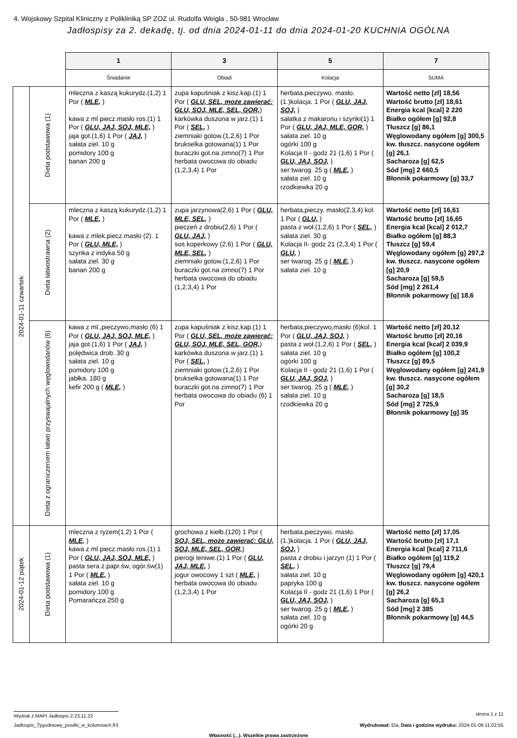4. Wojskowy Szpital Kliniczny z Polikliniką SP ZOZ ul. Rudolfa Weigla , 50-981 Wrocław
Jadłospisy za 2. dekadę, tj. od dnia 2024-01-11 do dnia 2024-01-20 KUCHNIA OGÓLNA
| | | 1 | 3 | 5 | 7 |
| | | Śniadanie | Obiad | Kolacja | SUMA |
| 2024-01-11 czwartek | Dieta podstawowa (1) | mleczna z kaszą kukurydz.(1,2) 1 Por ( MLE, ) kawa z ml piecz.masło ros.(1) 1 Por ( GLU, JAJ, SOJ, MLE, ) jaja got.(1,6) 1 Por ( JAJ, ) sałata ziel. 10 g pomidory 100 g banan 200 g | zupa kapuśniak z kisz.kap.(1) 1 Por ( GLU, SEL, może zawierać: GLU, SOJ, MLE, SEL, GOR, ) karkówka duszona w jarz.(1) 1 Por ( SEL, ) ziemniaki gotow.(1,2,6) 1 Por brukselka gotowana(1) 1 Por buraczki got.na zimno(7) 1 Por herbata owocowa do obiadu (1,2,3,4) 1 Por | herbata.pieczywo. masło.(1.)kolacja. 1 Por ( GLU, JAJ, SOJ, ) sałatka z makaronu i szynki(1) 1 Por ( GLU, JAJ, MLE, GOR, ) sałata ziel. 10 g ogórki 100 g Kolacja II - godz 21 (1,6) 1 Por ( GLU, JAJ, SOJ, ) ser twarog. 25 g ( MLE, ) sałata ziel. 10 g rzodkiewka 20 g | Wartość netto [zł] 18,56 Wartość brutto [zł] 18,61 Energia kcal [kcal] 2 220 Białko ogółem [g] 92,8 Tłuszcz [g] 86,1 Węglowodany ogółem [g] 300,5 kw. tłuszcz. nasycone ogółem [g] 26,1 Sacharoza [g] 62,5 Sód [mg] 2 660,5 Błonnik pokarmowy [g] 33,7 |
| | Dieta łatwostrawna (2) | mleczna z kaszą kukurydz.(1,2) 1 Por ( MLE, ) kawa z mlek.piecz.masło (2). 1 Por ( GLU, MLE, ) szynka z indyka 50 g sałata ziel. 30 g banan 200 g | zupa jarzynowa(2,6) 1 Por ( GLU, MLE, SEL, ) pieczeń z drobiu(2,6) 1 Por ( GLU, JAJ, ) sos koperkowy (2,6) 1 Por ( GLU, MLE, SEL, ) ziemniaki gotow.(1,2,6) 1 Por buraczki got.na zimno(7) 1 Por herbata owocowa do obiadu (1,2,3,4) 1 Por | herbata,pieczy. masło(2,3,4) kol. 1 Por ( GLU, ) pasta z woł.(1,2,6) 1 Por ( SEL, ) sałata ziel. 30 g Kolacja II- godz 21 (2,3,4) 1 Por ( GLU, ) ser twarog. 25 g ( MLE, ) sałata ziel. 10 g | Wartość netto [zł] 16,61 Wartość brutto [zł] 16,65 Energia kcal [kcal] 2 012,7 Białko ogółem [g] 88,3 Tłuszcz [g] 59,4 Węglowodany ogółem [g] 297,2 kw. tłuszcz. nasycone ogółem [g] 20,9 Sacharoza [g] 59,5 Sód [mg] 2 261,4 Błonnik pokarmowy [g] 18,6 |
| | Dieta z ograniczeniem łatwo przyswajalnych węglowodanów (6) | kawa z ml.,pieczywo,masło (6) 1 Por ( GLU, JAJ, SOJ, MLE, ) jaja got.(1,6) 1 Por ( JAJ, ) polędwica drob. 30 g sałata ziel. 10 g pomidory 100 g jabłka. 180 g kefir 200 g ( MLE, ) | zupa kapuśniak z kisz.kap.(1) 1 Por ( GLU, SEL, może zawierać: GLU, SOJ, MLE, SEL, GOR, ) karkówka duszona w jarz.(1) 1 Por ( SEL, ) ziemniaki gotow.(1,2,6) 1 Por brukselka gotowana(1) 1 Por buraczki got.na zimno(7) 1 Por herbata owocowa do obiadu (6) 1 Por | herbata,pieczywo,masło (6)kol. 1 Por ( GLU, JAJ, SOJ, ) pasta z woł.(1,2,6) 1 Por ( SEL, ) sałata ziel. 10 g ogórki 100 g Kolacja II - godz 21 (1,6) 1 Por ( GLU, JAJ, SOJ, ) ser twarog. 25 g ( MLE, ) sałata ziel. 10 g rzodkiewka 20 g | Wartość netto [zł] 20,12 Wartość brutto [zł] 20,16 Energia kcal [kcal] 2 039,9 Białko ogółem [g] 100,2 Tłuszcz [g] 89,5 Węglowodany ogółem [g] 241,9 kw. tłuszcz. nasycone ogółem [g] 30,2 Sacharoza [g] 18,5 Sód [mg] 2 725,9 Błonnik pokarmowy [g] 35 |
| 2024-01-12 piątek | Dieta podstawowa (1) | mleczna z ryżem(1,2) 1 Por ( MLE, ) kawa z ml piecz.masło ros.(1) 1 Por ( GLU, JAJ, SOJ, MLE, ) pasta sera ż.papr.św, ogór.św(1) 1 Por ( MLE, ) sałata ziel. 10 g pomidory 100 g Pomarańcza 250 g | grochowa z kiełb.(120) 1 Por ( SOJ, SEL, może zawierać: GLU, SOJ, MLE, SEL, GOR, ) pierogi leniwe.(1) 1 Por ( GLU, JAJ, MLE, ) jogur owocowy 1 szt ( MLE, ) herbata owocowa do obiadu (1,2,3,4) 1 Por | herbata.pieczywo. masło.(1.)kolacja. 1 Por ( GLU, JAJ, SOJ, ) pasta z drobiu i jarzyn (1) 1 Por ( SEL, ) sałata ziel. 10 g papryka 100 g Kolacja II - godz 21 (1,6) 1 Por ( GLU, JAJ, SOJ, ) ser twarog. 25 g ( MLE, ) sałata ziel. 10 g ogórki 20 g | Wartość netto [zł] 17,05 Wartość brutto [zł] 17,1 Energia kcal [kcal] 2 711,6 Białko ogółem [g] 119,2 Tłuszcz [g] 79,4 Węglowodany ogółem [g] 420,1 kw. tłuszcz. nasycone ogółem [g] 26,2 Sacharoza [g] 65,3 Sód [mg] 2 385 Błonnik pokarmowy [g] 44,5 |
Wydruk z MAPI Jadłospis 2.23.11.22 strona 1 z 11
Jadlospis_Tygodniowy_posilki_w_kolumnach.fr3 Wydrukował: Ela, Data i godzina wydruku: 2024-01-09 11:02:55
Własność (...). Wszelkie prawa zastrzeżone